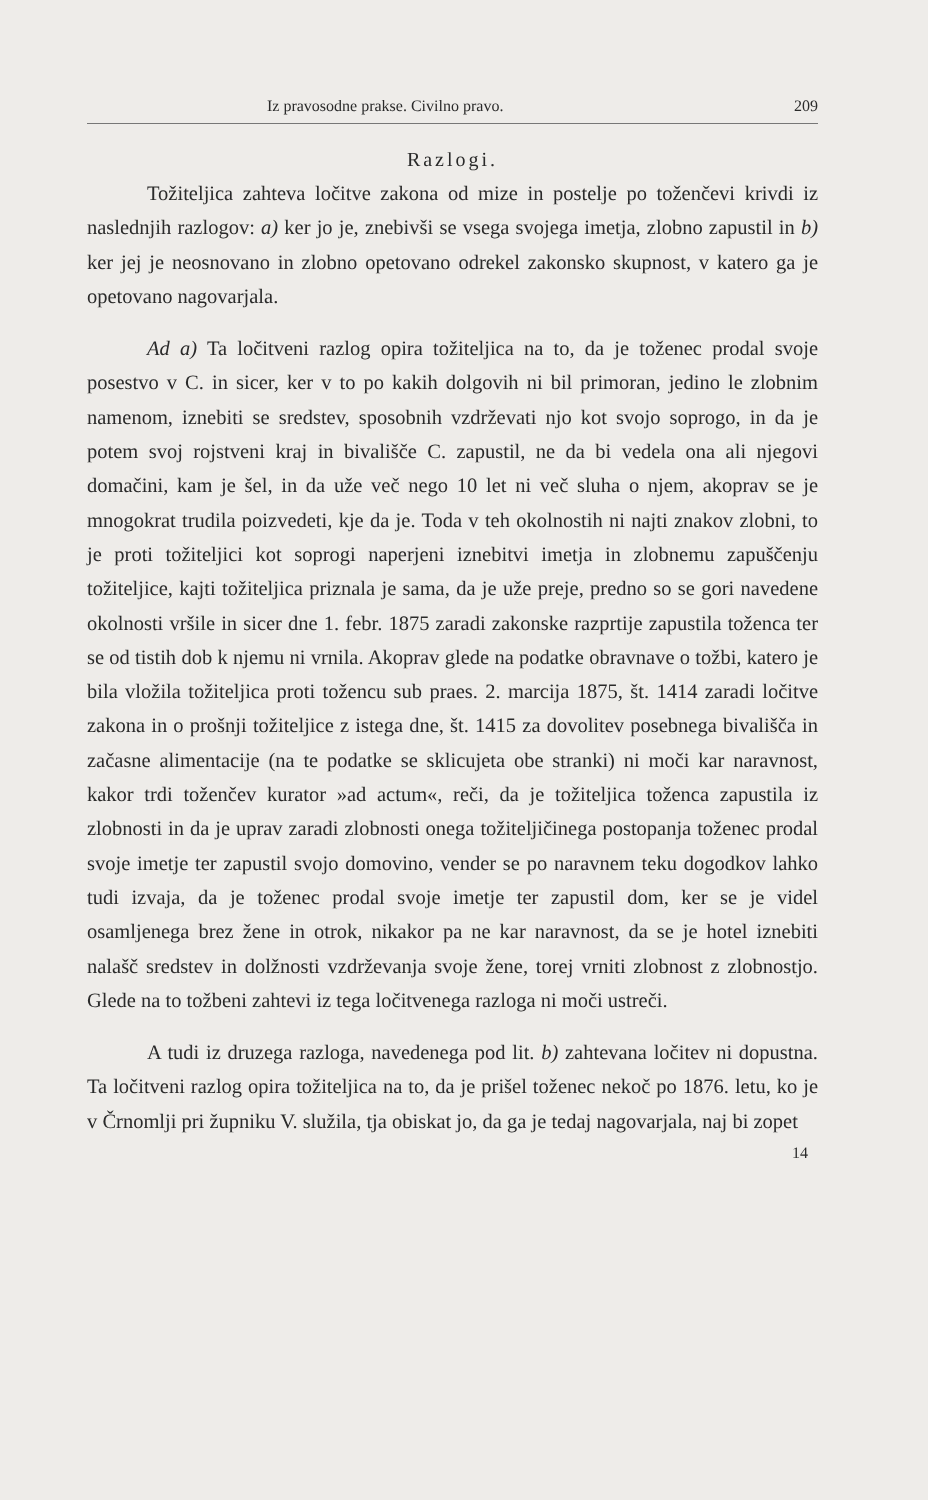Iz pravosodne prakse. Civilno pravo. 209
Razlogi.
Tožiteljica zahteva ločitve zakona od mize in postelje po toženčevi krivdi iz naslednjih razlogov: a) ker jo je, znebivši se vsega svojega imetja, zlobno zapustil in b) ker jej je neosnovano in zlobno opetovano odrekel zakonsko skupnost, v katero ga je opetovano nagovarjala.
Ad a) Ta ločitveni razlog opira tožiteljica na to, da je toženec prodal svoje posestvo v C. in sicer, ker v to po kakih dolgovih ni bil primoran, jedino le zlobnim namenom, iznebiti se sredstev, sposobnih vzdrževati njo kot svojo soprogo, in da je potem svoj rojstveni kraj in bivališče C. zapustil, ne da bi vedela ona ali njegovi domačini, kam je šel, in da uže več nego 10 let ni več sluha o njem, akoprav se je mnogokrat trudila poizvedeti, kje da je. Toda v teh okolnostih ni najti znakov zlobni, to je proti tožiteljici kot soprogi naperjeni iznebitvi imetja in zlobnemu zapuščenju tožiteljice, kajti tožiteljica priznala je sama, da je uže preje, predno so se gori navedene okolnosti vršile in sicer dne 1. febr. 1875 zaradi zakonske razprtije zapustila toženca ter se od tistih dob k njemu ni vrnila. Akoprav glede na podatke obravnave o tožbi, katero je bila vložila tožiteljica proti tožencu sub praes. 2. marcija 1875, št. 1414 zaradi ločitve zakona in o prošnji tožiteljice z istega dne, št. 1415 za dovolitev posebnega bivališča in začasne alimentacije (na te podatke se sklicujeta obe stranki) ni moči kar naravnost, kakor trdi toženčev kurator »ad actum«, reči, da je tožiteljica toženca zapustila iz zlobnosti in da je uprav zaradi zlobnosti onega tožiteljičinega postopanja toženec prodal svoje imetje ter zapustil svojo domovino, vender se po naravnem teku dogodkov lahko tudi izvaja, da je toženec prodal svoje imetje ter zapustil dom, ker se je videl osamljenega brez žene in otrok, nikakor pa ne kar naravnost, da se je hotel iznebiti nalašč sredstev in dolžnosti vzdrževanja svoje žene, torej vrniti zlobnost z zlobnostjo. Glede na to tožbeni zahtevi iz tega ločitvenega razloga ni moči ustreči.
A tudi iz druzega razloga, navedenega pod lit. b) zahtevana ločitev ni dopustna. Ta ločitveni razlog opira tožiteljica na to, da je prišel toženec nekoč po 1876. letu, ko je v Črnomlji pri župniku V. služila, tja obiskat jo, da ga je tedaj nagovarjala, naj bi zopet
14